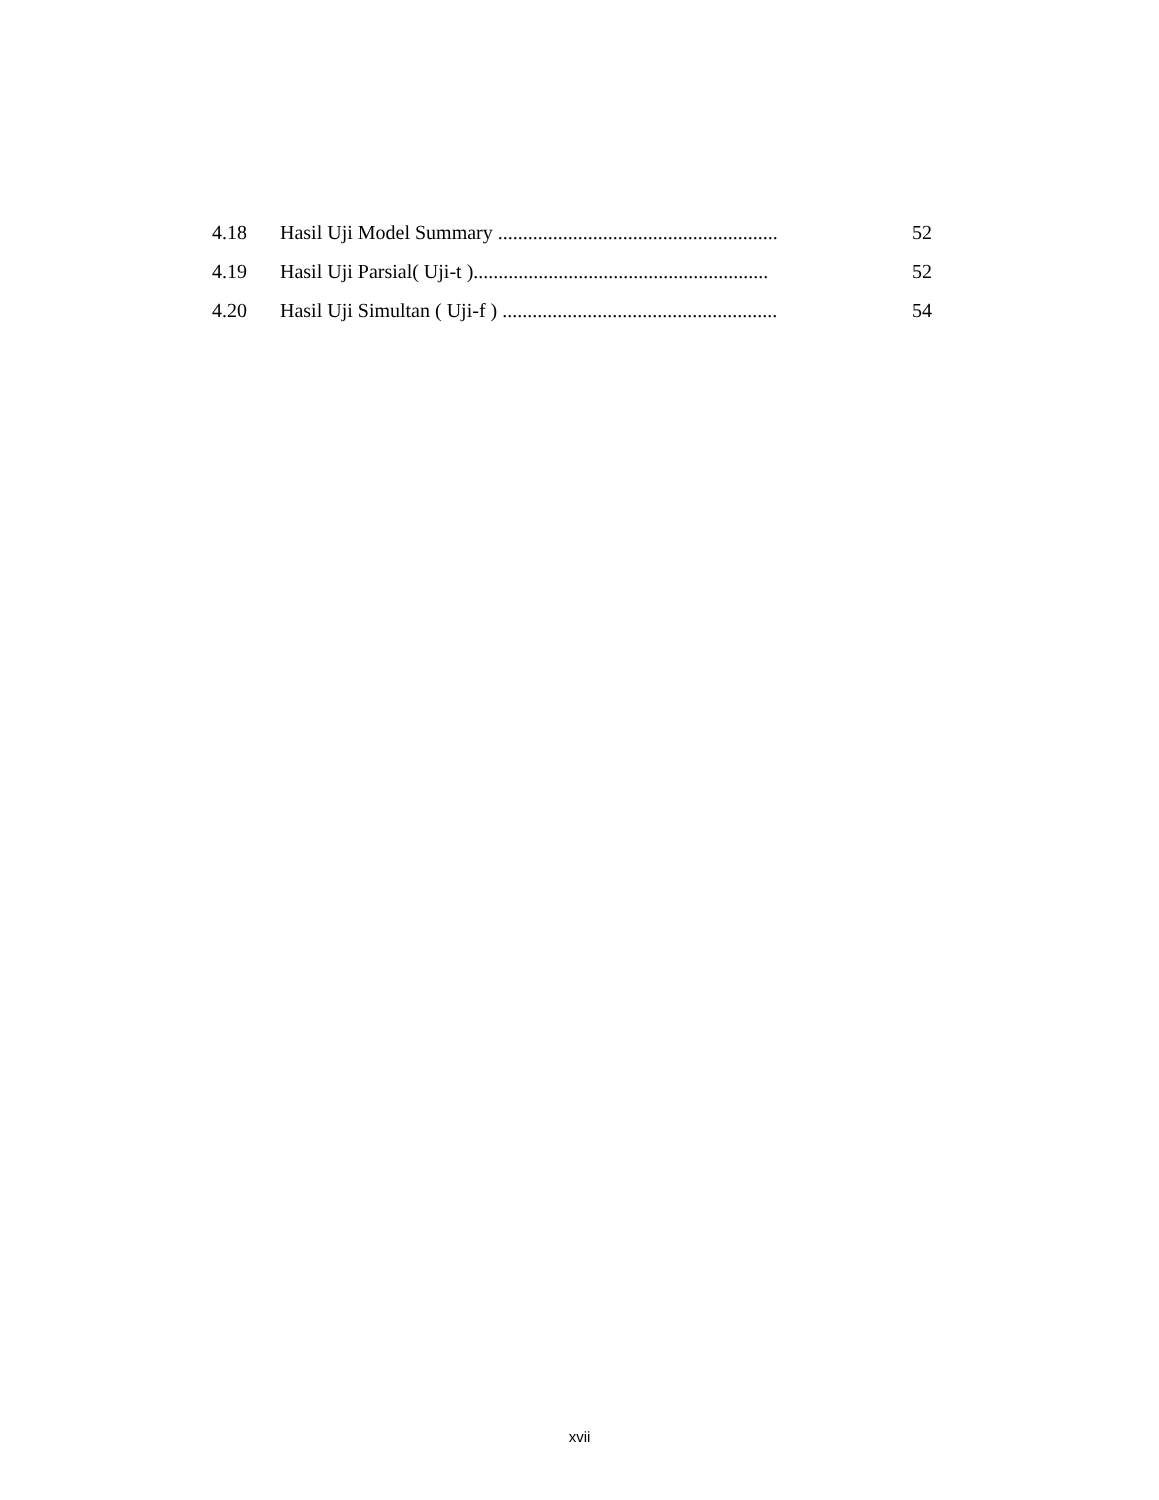4.18 Hasil Uji Model Summary ........................................................ 52
4.19 Hasil Uji Parsial( Uji-t )........................................................... 52
4.20 Hasil Uji Simultan ( Uji-f ) ....................................................... 54
xvii